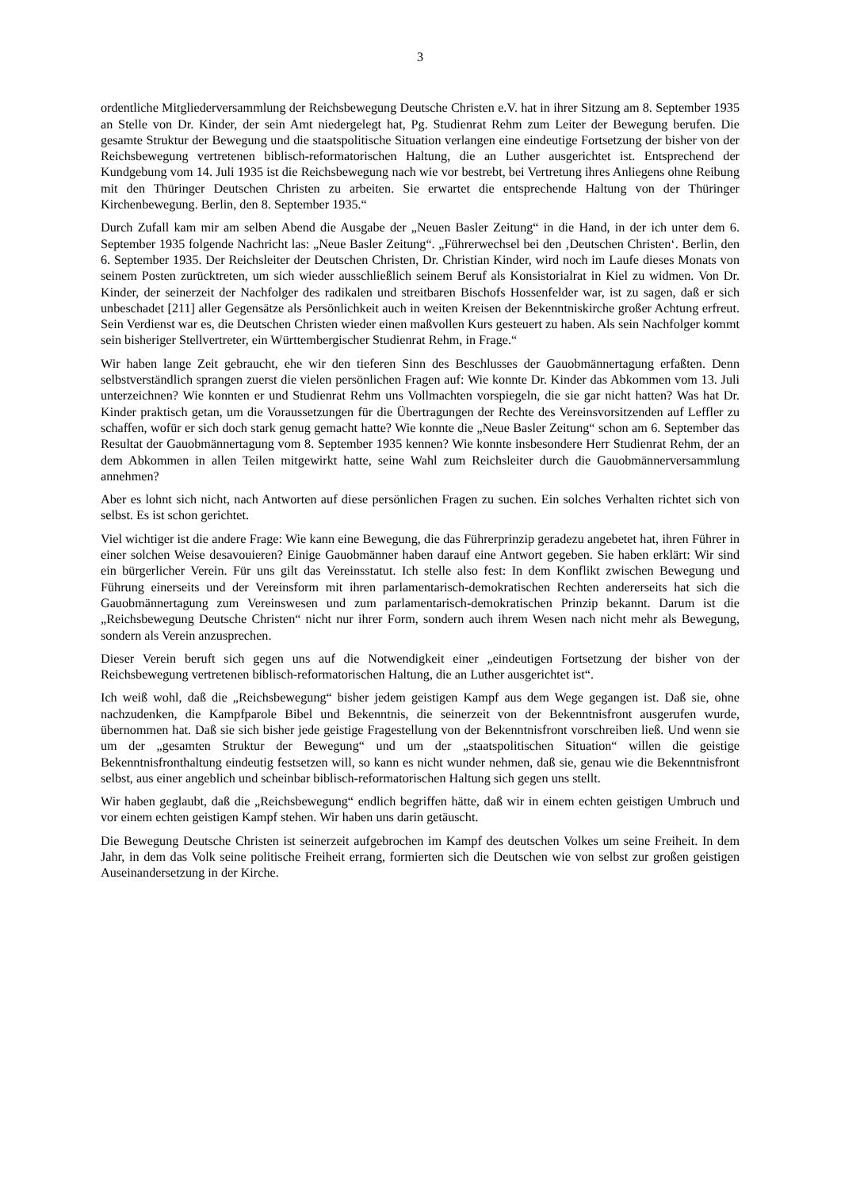3
ordentliche Mitgliederversammlung der Reichsbewegung Deutsche Christen e.V. hat in ihrer Sitzung am 8. September 1935 an Stelle von Dr. Kinder, der sein Amt niedergelegt hat, Pg. Studienrat Rehm zum Leiter der Bewegung berufen. Die gesamte Struktur der Bewegung und die staatspolitische Situation verlangen eine eindeutige Fortsetzung der bisher von der Reichsbewegung vertretenen biblisch-reformatorischen Haltung, die an Luther ausgerichtet ist. Entsprechend der Kundgebung vom 14. Juli 1935 ist die Reichsbewegung nach wie vor bestrebt, bei Vertretung ihres Anliegens ohne Reibung mit den Thüringer Deutschen Christen zu arbeiten. Sie erwartet die entsprechende Haltung von der Thüringer Kirchenbewegung. Berlin, den 8. September 1935.“
Durch Zufall kam mir am selben Abend die Ausgabe der „Neuen Basler Zeitung“ in die Hand, in der ich unter dem 6. September 1935 folgende Nachricht las: „Neue Basler Zeitung“. „Führerwechsel bei den ‚Deutschen Christen‘. Berlin, den 6. September 1935. Der Reichsleiter der Deutschen Christen, Dr. Christian Kinder, wird noch im Laufe dieses Monats von seinem Posten zurücktreten, um sich wieder ausschließlich seinem Beruf als Konsistorialrat in Kiel zu widmen. Von Dr. Kinder, der seinerzeit der Nachfolger des radikalen und streitbaren Bischofs Hossenfelder war, ist zu sagen, daß er sich unbeschadet [211] aller Gegensätze als Persönlichkeit auch in weiten Kreisen der Bekenntniskirche großer Achtung erfreut. Sein Verdienst war es, die Deutschen Christen wieder einen maßvollen Kurs gesteuert zu haben. Als sein Nachfolger kommt sein bisheriger Stellvertreter, ein Württembergischer Studienrat Rehm, in Frage.“
Wir haben lange Zeit gebraucht, ehe wir den tieferen Sinn des Beschlusses der Gauobmännertagung erfaßten. Denn selbstverständlich sprangen zuerst die vielen persönlichen Fragen auf: Wie konnte Dr. Kinder das Abkommen vom 13. Juli unterzeichnen? Wie konnten er und Studienrat Rehm uns Vollmachten vorspiegeln, die sie gar nicht hatten? Was hat Dr. Kinder praktisch getan, um die Voraussetzungen für die Übertragungen der Rechte des Vereinsvorsitzenden auf Leffler zu schaffen, wofür er sich doch stark genug gemacht hatte? Wie konnte die „Neue Basler Zeitung“ schon am 6. September das Resultat der Gauobmännertagung vom 8. September 1935 kennen? Wie konnte insbesondere Herr Studienrat Rehm, der an dem Abkommen in allen Teilen mitgewirkt hatte, seine Wahl zum Reichsleiter durch die Gauobmännerversammlung annehmen?
Aber es lohnt sich nicht, nach Antworten auf diese persönlichen Fragen zu suchen. Ein solches Verhalten richtet sich von selbst. Es ist schon gerichtet.
Viel wichtiger ist die andere Frage: Wie kann eine Bewegung, die das Führerprinzip geradezu angebetet hat, ihren Führer in einer solchen Weise desavouieren? Einige Gauobmänner haben darauf eine Antwort gegeben. Sie haben erklärt: Wir sind ein bürgerlicher Verein. Für uns gilt das Vereinsstatut. Ich stelle also fest: In dem Konflikt zwischen Bewegung und Führung einerseits und der Vereinsform mit ihren parlamentarisch-demokratischen Rechten andererseits hat sich die Gauobmännertagung zum Vereinswesen und zum parlamentarisch-demokratischen Prinzip bekannt. Darum ist die „Reichsbewegung Deutsche Christen“ nicht nur ihrer Form, sondern auch ihrem Wesen nach nicht mehr als Bewegung, sondern als Verein anzusprechen.
Dieser Verein beruft sich gegen uns auf die Notwendigkeit einer „eindeutigen Fortsetzung der bisher von der Reichsbewegung vertretenen biblisch-reformatorischen Haltung, die an Luther ausgerichtet ist“.
Ich weiß wohl, daß die „Reichsbewegung“ bisher jedem geistigen Kampf aus dem Wege gegangen ist. Daß sie, ohne nachzudenken, die Kampfparole Bibel und Bekenntnis, die seinerzeit von der Bekenntnisfront ausgerufen wurde, übernommen hat. Daß sie sich bisher jede geistige Fragestellung von der Bekenntnisfront vorschreiben ließ. Und wenn sie um der „gesamten Struktur der Bewegung“ und um der „staatspolitischen Situation“ willen die geistige Bekenntnisfronthaltung eindeutig festsetzen will, so kann es nicht wunder nehmen, daß sie, genau wie die Bekenntnisfront selbst, aus einer angeblich und scheinbar biblisch-reformatorischen Haltung sich gegen uns stellt.
Wir haben geglaubt, daß die „Reichsbewegung“ endlich begriffen hätte, daß wir in einem echten geistigen Umbruch und vor einem echten geistigen Kampf stehen. Wir haben uns darin getäuscht.
Die Bewegung Deutsche Christen ist seinerzeit aufgebrochen im Kampf des deutschen Volkes um seine Freiheit. In dem Jahr, in dem das Volk seine politische Freiheit errang, formierten sich die Deutschen wie von selbst zur großen geistigen Auseinandersetzung in der Kirche.